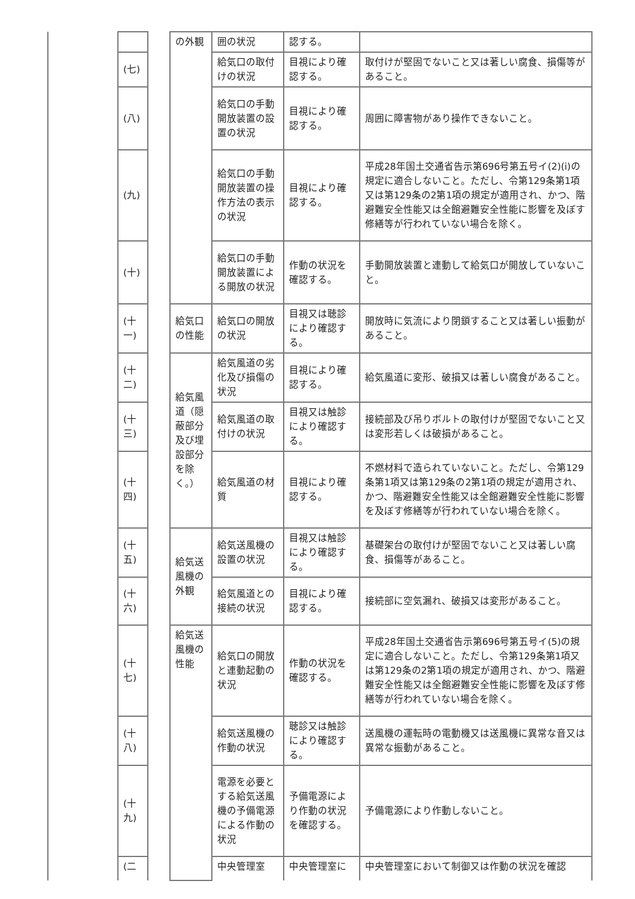| | | | の外観 | 囲の状況 | 認する。 | |
| | (七) | | | 給気口の取付けの状況 | 目視により確認する。 | 取付けが堅固でないこと又は著しい腐食、損傷等があること。 |
| | (八) | | | 給気口の手動開放装置の設置の状況 | 目視により確認する。 | 周囲に障害物があり操作できないこと。 |
| | (九) | | | 給気口の手動開放装置の操作方法の表示の状況 | 目視により確認する。 | 平成28年国土交通省告示第696号第五号イ(2)(i)の規定に適合しないこと。ただし、令第129条第1項又は第129条の2第1項の規定が適用され、かつ、階避難安全性能又は全館避難安全性能に影響を及ぼす修繕等が行われていない場合を除く。 |
| | (十) | | | 給気口の手動開放装置による開放の状況 | 作動の状況を確認する。 | 手動開放装置と連動して給気口が開放していないこと。 |
| | (十一) | | 給気口の性能 | 給気口の開放の状況 | 目視又は聴診により確認する。 | 開放時に気流により閉鎖すること又は著しい振動があること。 |
| | (十二) | | 給気風道（隠蔽部分及び埋設部分を除く。） | 給気風道の劣化及び損傷の状況 | 目視により確認する。 | 給気風道に変形、破損又は著しい腐食があること。 |
| | (十三) | | | 給気風道の取付けの状況 | 目視又は触診により確認する。 | 接続部及び吊りボルトの取付けが堅固でないこと又は変形若しくは破損があること。 |
| | (十四) | | | 給気風道の材質 | 目視により確認する。 | 不燃材料で造られていないこと。ただし、令第129条第1項又は第129条の2第1項の規定が適用され、かつ、階避難安全性能又は全館避難安全性能に影響を及ぼす修繕等が行われていない場合を除く。 |
| | (十五) | | 給気送風機の外観 | 給気送風機の設置の状況 | 目視又は触診により確認する。 | 基礎架台の取付けが堅固でないこと又は著しい腐食、損傷等があること。 |
| | (十六) | | | 給気風道との接続の状況 | 目視により確認する。 | 接続部に空気漏れ、破損又は変形があること。 |
| | (十七) | | 給気送風機の性能 | 給気口の開放と連動起動の状況 | 作動の状況を確認する。 | 平成28年国土交通省告示第696号第五号イ(5)の規定に適合しないこと。ただし、令第129条第1項又は第129条の2第1項の規定が適用され、かつ、階避難安全性能又は全館避難安全性能に影響を及ぼす修繕等が行われていない場合を除く。 |
| | (十八) | | | 給気送風機の作動の状況 | 聴診又は触診により確認する。 | 送風機の運転時の電動機又は送風機に異常な音又は異常な振動があること。 |
| | (十九) | | | 電源を必要とする給気送風機の予備電源による作動の状況 | 予備電源により作動の状況を確認する。 | 予備電源により作動しないこと。 |
| | (二 | | | 中央管理室 | 中央管理室に | 中央管理室において制御又は作動の状況を確認 |